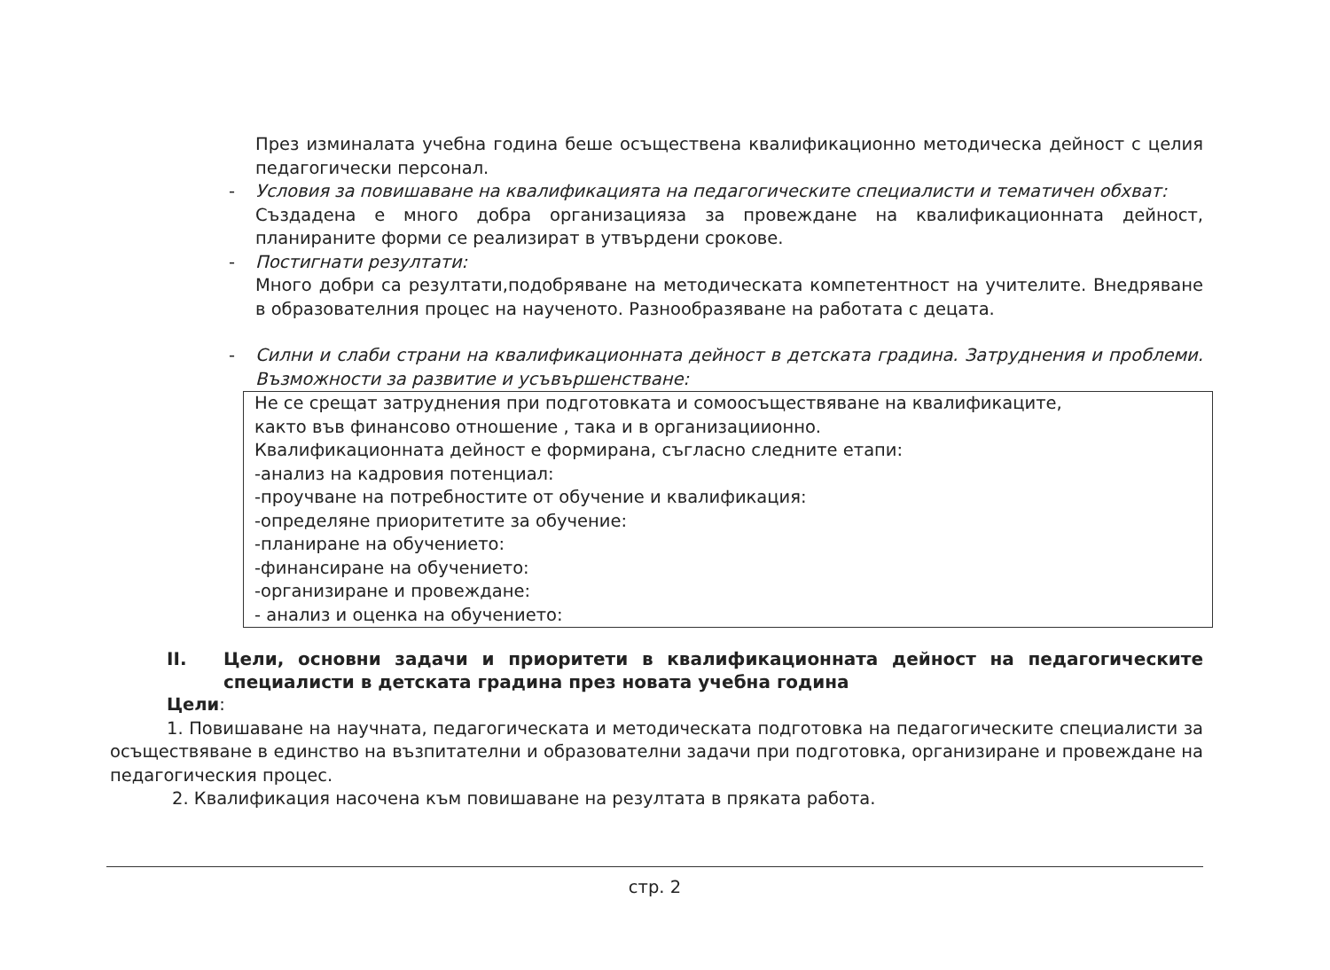През изминалата учебна година беше осъществена квалификационно методическа дейност с целия педагогически персонал.
- Условия за повишаване на квалификацията на педагогическите специалисти и тематичен обхват:
Създадена е много добра организацияза за провеждане на квалификационната дейност, планираните форми се реализират в утвърдени срокове.
- Постигнати резултати:
Много добри са резултати,подобряване на методическата компетентност на учителите. Внедряване в образователния процес на наученото. Разнообразяване на работата с децата.
- Силни и слаби страни на квалификационната дейност в детската градина. Затруднения и проблеми. Възможности за развитие и усъвършенстване:
Не се срещат затруднения при подготовката и сомоосъществяване на квалификаците,
както във финансово отношение , така и в организациионно.
Квалификационната дейност е формирана, съгласно следните етапи:
-анализ на кадровия потенциал:
-проучване на потребностите от обучение и квалификация:
-определяне приоритетите за обучение:
-планиране на обучението:
-финансиране на обучението:
-организиране и провеждане:
- анализ и оценка на обучението:
II. Цели, основни задачи и приоритети в квалификационната дейност на педагогическите специалисти в детската градина през новата учебна година
Цели:
1. Повишаване на научната, педагогическата и методическата подготовка на педагогическите специалисти за осъществяване в единство на възпитателни и образователни задачи при подготовка, организиране и провеждане на педагогическия процес.
2. Квалификация насочена към повишаване на резултата в пряката работа.
стр. 2